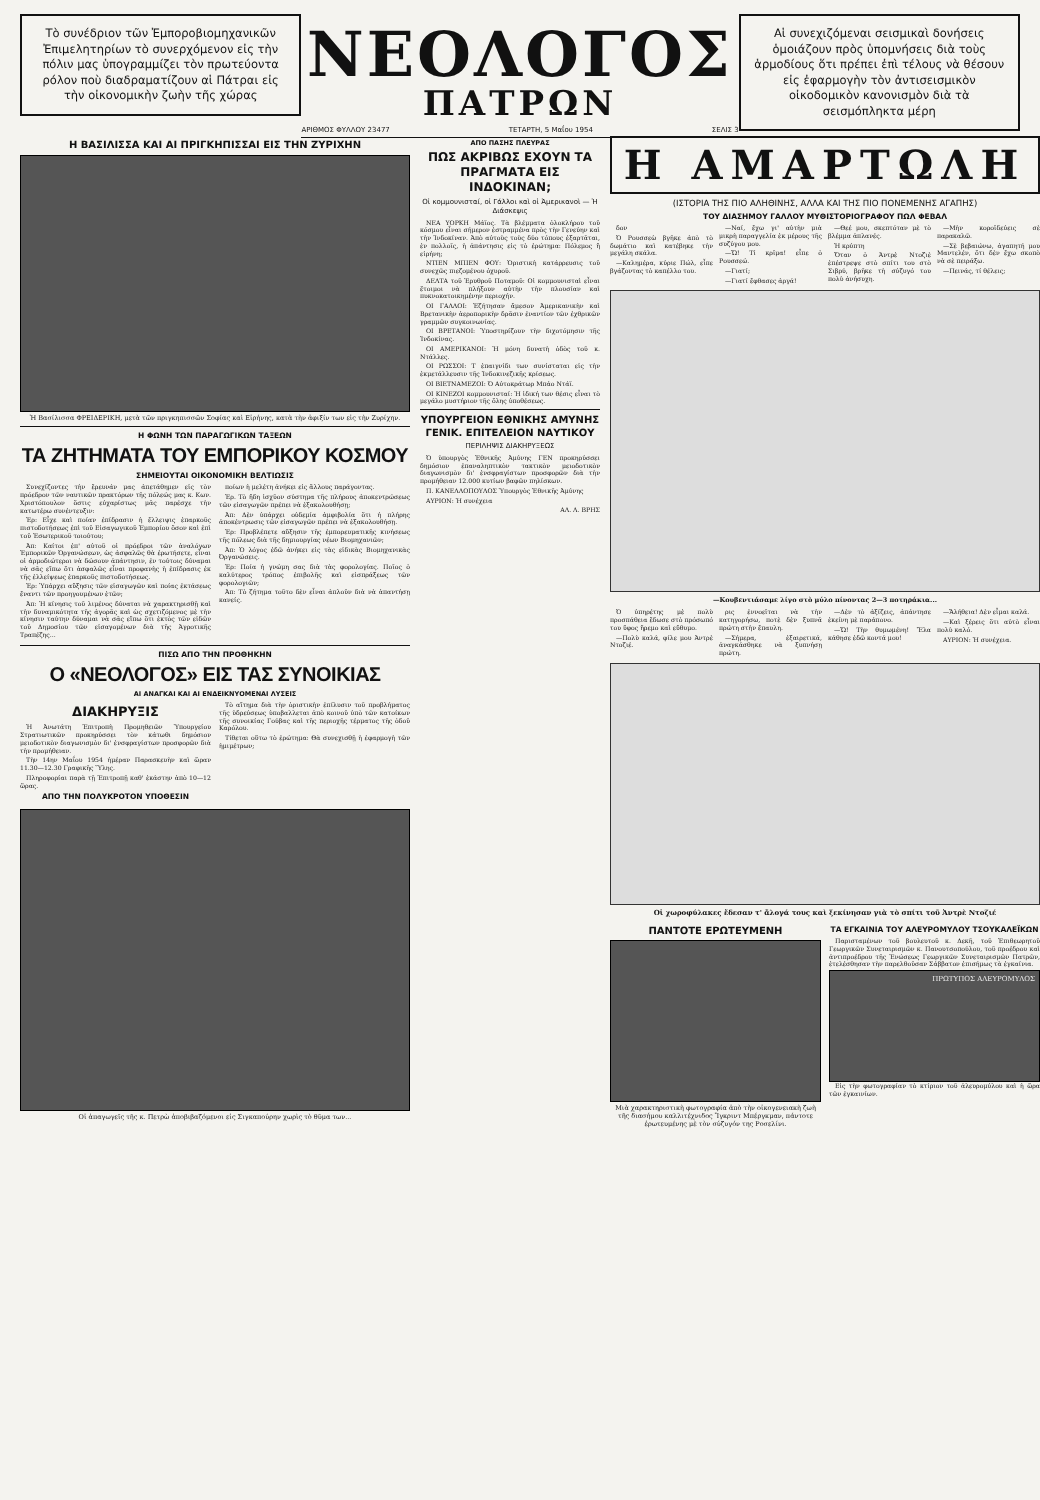Τὸ συνέδριον τῶν Ἐμποροβιομηχανικῶν Ἐπιμελητηρίων τὸ συνερχόμενον εἰς τὴν πόλιν μας ὑπογραμμίζει τὸν πρωτεύοντα ρόλον ποὺ διαδραματίζουν αἱ Πάτραι εἰς τὴν οἰκονομικὴν ζωὴν τῆς χώρας
ΝΕΟΛΟΓΟΣ
ΠΑΤΡΩΝ
ΑΡΙΘΜΟΣ ΦΥΛΛΟΥ 23477 ΤΕΤΑΡΤΗ, 5 Μαΐου 1954 ΣΕΛΙΣ 3
Αἱ συνεχιζόμεναι σεισμικαὶ δονήσεις ὁμοιάζουν πρὸς ὑπομνήσεις διὰ τοὺς ἁρμοδίους ὅτι πρέπει ἐπὶ τέλους νὰ θέσουν εἰς ἐφαρμογὴν τὸν ἀντισεισμικὸν οἰκοδομικὸν κανονισμὸν διὰ τὰ σεισμόπληκτα μέρη
Η ΒΑΣΙΛΙΣΣΑ ΚΑΙ ΑΙ ΠΡΙΓΚΗΠΙΣΣΑΙ ΕΙΣ ΤΗΝ ΖΥΡΙΧΗΝ
Ἡ Βασίλισσα ΦΡΕΙΔΕΡΙΚΗ, μετὰ τῶν πριγκηπισσῶν Σοφίας καὶ Εἰρήνης, κατὰ τὴν ἀφιξίν των εἰς τὴν Ζυρίχην.
Η ΦΩΝΗ ΤΩΝ ΠΑΡΑΓΩΓΙΚΩΝ ΤΑΞΕΩΝ
ΤΑ ΖΗΤΗΜΑΤΑ ΤΟΥ ΕΜΠΟΡΙΚΟΥ ΚΟΣΜΟΥ
ΣΗΜΕΙΟΥΤΑΙ ΟΙΚΟΝΟΜΙΚΗ ΒΕΛΤΙΩΣΙΣ
Συνεχίζοντες τὴν ἔρευνάν μας ἀπετάθημεν εἰς τὸν πρόεδρον τῶν ναυτικῶν πρακτόρων τῆς πόλεώς μας κ. Κων. Χριστόπουλον ὅστις εὐχαρίστως μᾶς παρέσχε τὴν κατωτέρω συνέντευξιν:
Ἐρ: Εἶχε καὶ ποίαν ἐπίδρασιν ἡ ἔλλειψις ἐπαρκοῦς πιστοδοτήσεως ἐπὶ τοῦ Εἰσαγωγικοῦ Ἐμπορίου ὅσον καὶ ἐπὶ τοῦ Ἐσωτερικοῦ τοιούτου;
Ἀπ: Καίτοι ἐπ' αὐτοῦ οἱ πρόεδροι τῶν ἀναλόγων Ἐμπορικῶν Ὀργανώσεων, ὡς ἀσφαλῶς θὰ ἐρωτήσετε, εἶναι οἱ ἁρμοδιώτεροι νὰ δώσουν ἀπάντησιν, ἐν τούτοις δύναμαι νὰ σᾶς εἴπω ὅτι ἀσφαλῶς εἶναι προφανὴς ἡ ἐπίδρασις ἐκ τῆς ἐλλείψεως ἐπαρκοῦς πιστοδοτήσεως.
Ἐρ: Ὑπάρχει αὔξησις τῶν εἰσαγωγῶν καὶ ποίας ἐκτάσεως ἔναντι τῶν προηγουμένων ἐτῶν;
Ἀπ: Ἡ κίνησις τοῦ λιμένος δύναται νὰ χαρακτηρισθῇ καὶ τὴν δυναμικότητα τῆς ἀγορᾶς καὶ ὡς σχετιζόμενος μὲ τὴν κίνησιν ταύτην δύναμαι νὰ σᾶς εἴπω ὅτι ἐκτὸς τῶν εἰδῶν τοῦ Δημοσίου τῶν εἰσαγομένων διὰ τῆς Ἀγροτικῆς Τραπέζης...
ποίων ἡ μελέτη ἀνήκει εἰς ἄλλους παράγοντας.
Ἐρ. Τὸ ἤδη ἰσχῦον σύστημα τῆς πλήρους ἀποκεντρώσεως τῶν εἰσαγωγῶν πρέπει νὰ ἐξακολουθήσῃ;
Ἀπ: Δὲν ὑπάρχει οὐδεμία ἀμφιβολία ὅτι ἡ πλήρης ἀποκέντρωσις τῶν εἰσαγωγῶν πρέπει νὰ ἐξακολουθήσῃ.
Ἐρ: Προβλέπετε αὔξησιν τῆς ἐμπορευματικῆς κινήσεως τῆς πόλεως διὰ τῆς δημιουργίας νέων Βιομηχανιῶν;
Ἀπ: Ὁ λόγος ἐδῶ ἀνήκει εἰς τὰς εἰδικὰς Βιομηχανικὰς Ὀργανώσεις.
Ἐρ: Ποία ἡ γνώμη σας διὰ τὰς φορολογίας. Ποῖος ὁ καλύτερος τρόπος ἐπιβολῆς καὶ εἰσπράξεως τῶν φορολογιῶν;
Ἀπ: Τὸ ζήτημα τοῦτο δὲν εἶναι ἁπλοῦν διὰ νὰ ἀπαντήσῃ κανείς.
ΠΙΣΩ ΑΠΟ ΤΗΝ ΠΡΟΘΗΚΗΝ
Ο «ΝΕΟΛΟΓΟΣ» ΕΙΣ ΤΑΣ ΣΥΝΟΙΚΙΑΣ
ΑΙ ΑΝΑΓΚΑΙ ΚΑΙ ΑΙ ΕΝΔΕΙΚΝΥΟΜΕΝΑΙ ΛΥΣΕΙΣ
ΔΙΑΚΗΡΥΞΙΣ
Ἡ Ἀνωτάτη Ἐπιτροπὴ Προμηθειῶν Ὑπουργείου Στρατιωτικῶν προκηρύσσει τὸν κάτωθι δημόσιον μειοδοτικὸν διαγωνισμὸν δι' ἐνσφραγίστων προσφορῶν διὰ τὴν προμήθειαν.
Τὴν 14ην Μαΐου 1954 ἡμέραν Παρασκευὴν καὶ ὥραν 11.30—12.30 Γραφικῆς Ὕλης.
Πληροφορίαι παρὰ τῇ Ἐπιτροπῇ καθ' ἑκάστην ἀπὸ 10—12 ὥρας.
ΑΠΟ ΤΗΝ ΠΟΛΥΚΡΟΤΟΝ ΥΠΟΘΕΣΙΝ
Τὸ αἴτημα διὰ τὴν ὁριστικὴν ἐπίλυσιν τοῦ προβλήματος τῆς ὑδρεύσεως ὑποβαλλεται ἀπὸ κοινοῦ ὑπὸ τῶν κατοίκων τῆς συνοικίας Γούβας καὶ τῆς περιοχῆς τέρματος τῆς ὁδοῦ Καρόλου.
Τίθεται οὕτω τὸ ἐρώτημα: Θὰ συνεχισθῇ ἡ ἐφαρμογὴ τῶν ἡμιμέτρων;
Οἱ ἀπαγωγεῖς τῆς κ. Πετρὼ ἀποβιβαζόμενοι εἰς Σιγκαπούρην χωρὶς τὸ θῦμα των...
ΑΠΟ ΠΑΣΗΣ ΠΛΕΥΡΑΣ
ΠΩΣ ΑΚΡΙΒΩΣ ΕΧΟΥΝ ΤΑ ΠΡΑΓΜΑΤΑ ΕΙΣ ΙΝΔΟΚΙΝΑΝ;
Οἱ κομμουνισταί, οἱ Γάλλοι καὶ οἱ Ἀμερικανοὶ — Ἡ Διάσκεψις
ΝΕΑ ΥΟΡΚΗ Μάϊος. Τὰ βλέμματα ὁλοκλήρου τοῦ κόσμου εἶναι σήμερον ἐστραμμένα πρὸς τὴν Γενεύην καὶ τὴν Ἰνδοκίναν. Ἀπὸ αὐτοὺς τοὺς δύο τόπους ἐξαρτᾶται, ἐν πολλοῖς, ἡ ἀπάντησις εἰς τὸ ἐρώτημα: Πόλεμος ἢ εἰρήνη;
ΝΤΙΕΝ ΜΠΙΕΝ ΦΟΥ: Ὁριστικὴ κατάρρευσις τοῦ συνεχῶς πιεζομένου ὀχυροῦ.
ΔΕΛΤΑ τοῦ Ἐρυθροῦ Ποταμοῦ: Οἱ κομμουνισταὶ εἶναι ἕτοιμοι νὰ πλήξουν αὐτὴν τὴν πλουσίαν καὶ πυκνοκατοικημένην περιοχήν.
ΟΙ ΓΑΛΛΟΙ: Ἐζήτησαν ἄμεσον Ἀμερικανικὴν καὶ Βρετανικὴν ἀεροπορικὴν δρᾶσιν ἐναντίον τῶν ἐχθρικῶν γραμμῶν συγκοινωνίας.
ΟΙ ΒΡΕΤΑΝΟΙ: Ὑποστηρίζουν τὴν διχοτόμησιν τῆς Ἰνδοκίνας.
ΟΙ ΑΜΕΡΙΚΑΝΟΙ: Ἡ μόνη δυνατὴ ὁδὸς τοῦ κ. Ντάλλες.
ΟΙ ΡΩΣΣΟΙ: Τ ἐπαιγνίδι των συνίσταται εἰς τὴν ἐκμετάλλευσιν τῆς Ἰνδοκινεζικῆς κρίσεως.
ΟΙ ΒΙΕΤΝΑΜΕΖΟΙ: Ὁ Αὐτοκράτωρ Μπάο Ντάϊ.
ΟΙ ΚΙΝΕΖΟΙ κομμουνισταί: Ἡ ἰδική των θέσις εἶναι τὸ μεγάλο μυστήριον τῆς ὅλης ὑποθέσεως.
ΥΠΟΥΡΓΕΙΟΝ ΕΘΝΙΚΗΣ ΑΜΥΝΗΣ ΓΕΝΙΚ. ΕΠΙΤΕΛΕΙΟΝ ΝΑΥΤΙΚΟΥ
ΠΕΡΙΛΗΨΙΣ ΔΙΑΚΗΡΥΞΕΩΣ
Ὁ ὑπουργὸς Ἐθνικῆς Ἀμύνης ΓΕΝ προκηρύσσει δημόσιον ἐπαναληπτικὸν τακτικὸν μειοδοτικὸν διαγωνισμὸν δι' ἐνσφραγίστων προσφορῶν διὰ τὴν προμήθειαν 12.000 κυτίων βαφῶν πηλίσκων.
Π. ΚΑΝΕΛΛΟΠΟΥΛΟΣ Ὑπουργὸς Ἐθνικῆς Ἀμύνης
ΑΥΡΙΟΝ: Ἡ συνέχεια
ΑΛ. Λ. ΒΡΗΣ
Η ΑΜΑΡΤΩΛΗ
(ΙΣΤΟΡΙΑ ΤΗΣ ΠΙΟ ΑΛΗΘΙΝΗΣ, ΑΛΛΑ ΚΑΙ ΤΗΣ ΠΙΟ ΠΟΝΕΜΕΝΗΣ ΑΓΑΠΗΣ)
ΤΟΥ ΔΙΑΣΗΜΟΥ ΓΑΛΛΟΥ ΜΥΘΙΣΤΟΡΙΟΓΡΑΦΟΥ ΠΩΛ ΦΕΒΑΛ
δον
Ὁ Ρουσσεὼ βγῆκε ἀπὸ τὸ δωμάτιο καὶ κατέβηκε τὴν μεγάλη σκάλα.
—Καλημέρα, κύριε Πώλ, εἶπε βγάζοντας τὸ καπέλλο του.
—Ναί, ἔχω γι' αὐτὴν μιὰ μικρὴ παραγγελία ἐκ μέρους τῆς συζύγου μου.
—Ὤ! Τί κρῖμα! εἶπε ὁ Ρουσσεώ.
—Γιατί;
—Γιατί ἔφθασες ἀργά!
—Θεέ μου, σκεπτόταν μὲ τὸ βλέμμα ἀπλανές.
Ἡ κρύπτη
Ὅταν ὁ Ἀντρὲ Ντοζιὲ ἐπέστρεψε στὸ σπίτι του στὸ Σιβρύ, βρῆκε τὴ σύζυγό του πολὺ ἀνήσυχη.
—Μὴν κοροϊδεύεις σὲ παρακαλῶ.
—Σὲ βεβαιώνω, ἀγαπητή μου Μαντελέν, ὅτι δὲν ἔχω σκοπὸ νὰ σὲ πειράξω.
—Πεινάς, τί θέλεις;
—Κουβεντιάσαμε λίγο στὸ μύλο πίνοντας 2—3 ποτηράκια...
Ὁ ὑπηρέτης μὲ πολὺ προσπάθεια ἔδωσε στὸ πρόσωπό του ὕφος ἤρεμο καὶ εὔθυμο.
—Πολὺ καλά, φίλε μου Ἀντρὲ Ντοζιέ.
ρις ἐννοεῖται νὰ τὴν κατηγορήσω, ποτὲ δὲν ξυπνᾶ πρώτη στὴν ἔπαυλη.
—Σήμερα, ἐξαιρετικά, ἀναγκάσθηκε νὰ ξυπνήσῃ πρώτη.
—Δὲν τὸ ἀξίζεις, ἀπάντησε ἐκείνη μὲ παράπονο.
—Ὤ! Τὴν θυμωμένη! Ἔλα κάθησε ἐδῶ κοντά μου!
—Ἄλήθεια! Δὲν εἶμαι καλά.
—Καὶ ξέρεις ὅτι αὐτὸ εἶναι πολὺ καλό.
ΑΥΡΙΟΝ: Ἡ συνέχεια.
Οἱ χωροφύλακες ἔδεσαν τ' ἄλογά τους καὶ ξεκίνησαν γιὰ τὸ σπίτι τοῦ Ἀντρὲ Ντοζιέ
ΠΑΝΤΟΤΕ ΕΡΩΤΕΥΜΕΝΗ
Μιὰ χαρακτηριστικὴ φωτογραφία ἀπὸ τὴν οἰκογενειακὴ ζωὴ τῆς διασήμου καλλιτέχνιδος Ἴγκριντ Μπέργκμαν, πάντοτε ἐρωτευμένης μὲ τὸν σύζυγόν της Ροσελίνι.
ΤΑ ΕΓΚΑΙΝΙΑ ΤΟΥ ΑΛΕΥΡΟΜΥΛΟΥ ΤΣΟΥΚΑΛΕΪΚΩΝ
Παρισταμένων τοῦ βουλευτοῦ κ. Δεκῆ, τοῦ Ἐπιθεωρητοῦ Γεωργικῶν Συνεταιρισμῶν κ. Πανουτσοπούλου, τοῦ προέδρου καὶ ἀντιπροέδρου τῆς Ἑνώσεως Γεωργικῶν Συνεταιρισμῶν Πατρῶν, ἐτελέσθησαν τὴν παρελθοῦσαν Σάββατον ἐπισήμως τὰ ἐγκαίνια.
ΠΡΩΤΥΠΟΣ ΑΛΕΥΡΟΜΥΛΟΣ
Εἰς τὴν φωτογραφίαν τὸ κτίριον τοῦ ἀλευρομύλου καὶ ἡ ὥρα τῶν ἐγκαινίων.